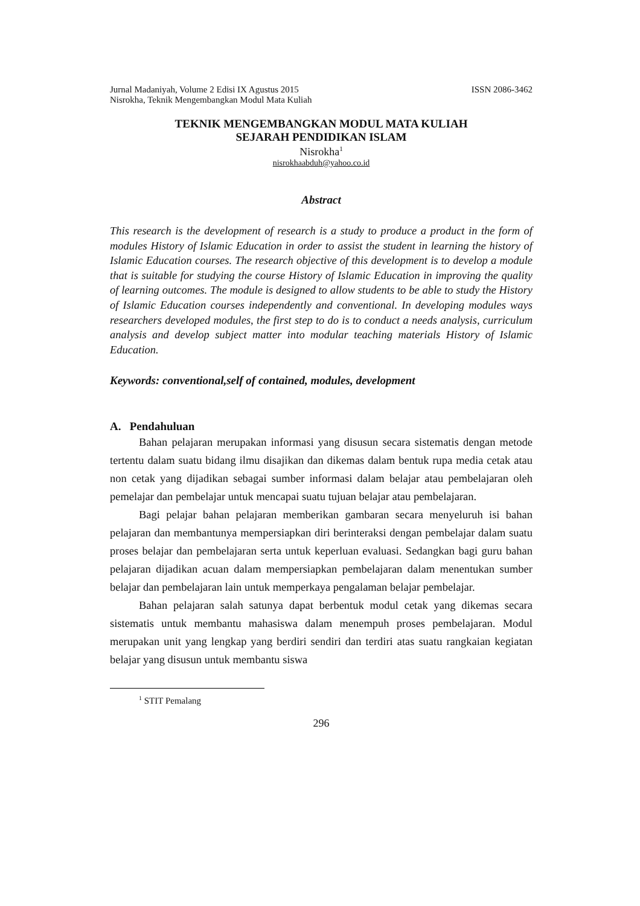Jurnal Madaniyah, Volume 2 Edisi IX Agustus 2015 ISSN 2086-3462
Nisrokha, Teknik Mengembangkan Modul Mata Kuliah
TEKNIK MENGEMBANGKAN MODUL MATA KULIAH
SEJARAH PENDIDIKAN ISLAM
Nisrokha<sup>1</sup>
nisrokhaabduh@yahoo.co.id
Abstract
This research is the development of research is a study to produce a product in the form of modules History of Islamic Education in order to assist the student in learning the history of Islamic Education courses. The research objective of this development is to develop a module that is suitable for studying the course History of Islamic Education in improving the quality of learning outcomes. The module is designed to allow students to be able to study the History of Islamic Education courses independently and conventional. In developing modules ways researchers developed modules, the first step to do is to conduct a needs analysis, curriculum analysis and develop subject matter into modular teaching materials History of Islamic Education.
Keywords: conventional,self of contained, modules, development
A. Pendahuluan
Bahan pelajaran merupakan informasi yang disusun secara sistematis dengan metode tertentu dalam suatu bidang ilmu disajikan dan dikemas dalam bentuk rupa media cetak atau non cetak yang dijadikan sebagai sumber informasi dalam belajar atau pembelajaran oleh pemelajar dan pembelajar untuk mencapai suatu tujuan belajar atau pembelajaran.
Bagi pelajar bahan pelajaran memberikan gambaran secara menyeluruh isi bahan pelajaran dan membantunya mempersiapkan diri berinteraksi dengan pembelajar dalam suatu proses belajar dan pembelajaran serta untuk keperluan evaluasi. Sedangkan bagi guru bahan pelajaran dijadikan acuan dalam mempersiapkan pembelajaran dalam menentukan sumber belajar dan pembelajaran lain untuk memperkaya pengalaman belajar pembelajar.
Bahan pelajaran salah satunya dapat berbentuk modul cetak yang dikemas secara sistematis untuk membantu mahasiswa dalam menempuh proses pembelajaran. Modul merupakan unit yang lengkap yang berdiri sendiri dan terdiri atas suatu rangkaian kegiatan belajar yang disusun untuk membantu siswa
<sup>1</sup> STIT Pemalang
296